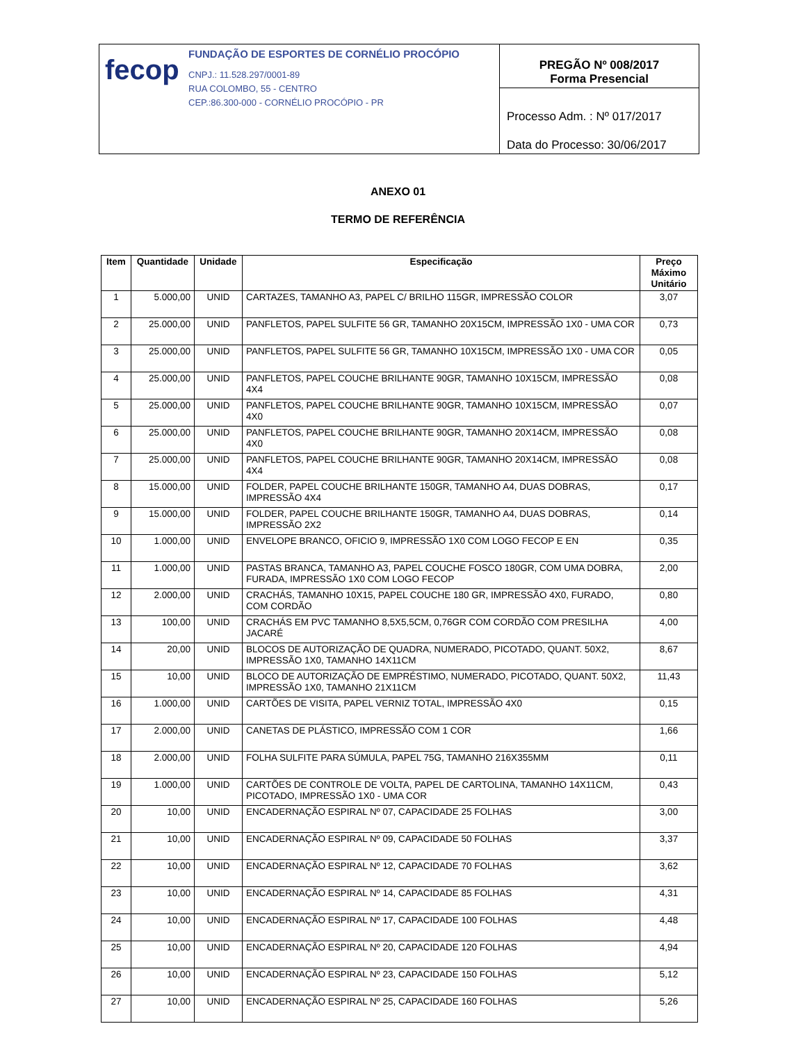fecop
FUNDAÇÃO DE ESPORTES DE CORNÉLIO PROCÓPIO
CNPJ.: 11.528.297/0001-89
RUA COLOMBO, 55 - CENTRO
CEP.:86.300-000 - CORNÉLIO PROCÓPIO - PR
PREGÃO Nº 008/2017
Forma Presencial
Processo Adm. : Nº 017/2017
Data do Processo: 30/06/2017
ANEXO 01
TERMO DE REFERÊNCIA
| Item | Quantidade | Unidade | Especificação | Preço Máximo Unitário |
| --- | --- | --- | --- | --- |
| 1 | 5.000,00 | UNID | CARTAZES, TAMANHO A3, PAPEL C/ BRILHO 115GR, IMPRESSÃO COLOR | 3,07 |
| 2 | 25.000,00 | UNID | PANFLETOS, PAPEL SULFITE 56 GR, TAMANHO 20X15CM, IMPRESSÃO 1X0 - UMA COR | 0,73 |
| 3 | 25.000,00 | UNID | PANFLETOS, PAPEL SULFITE 56 GR, TAMANHO 10X15CM, IMPRESSÃO 1X0 - UMA COR | 0,05 |
| 4 | 25.000,00 | UNID | PANFLETOS, PAPEL COUCHE BRILHANTE 90GR, TAMANHO 10X15CM, IMPRESSÃO 4X4 | 0,08 |
| 5 | 25.000,00 | UNID | PANFLETOS, PAPEL COUCHE BRILHANTE 90GR, TAMANHO 10X15CM, IMPRESSÃO 4X0 | 0,07 |
| 6 | 25.000,00 | UNID | PANFLETOS, PAPEL COUCHE BRILHANTE 90GR, TAMANHO 20X14CM, IMPRESSÃO 4X0 | 0,08 |
| 7 | 25.000,00 | UNID | PANFLETOS, PAPEL COUCHE BRILHANTE 90GR, TAMANHO 20X14CM, IMPRESSÃO 4X4 | 0,08 |
| 8 | 15.000,00 | UNID | FOLDER, PAPEL COUCHE BRILHANTE 150GR, TAMANHO A4, DUAS DOBRAS, IMPRESSÃO 4X4 | 0,17 |
| 9 | 15.000,00 | UNID | FOLDER, PAPEL COUCHE BRILHANTE 150GR, TAMANHO A4, DUAS DOBRAS, IMPRESSÃO 2X2 | 0,14 |
| 10 | 1.000,00 | UNID | ENVELOPE BRANCO, OFICIO 9, IMPRESSÃO 1X0 COM LOGO FECOP E EN | 0,35 |
| 11 | 1.000,00 | UNID | PASTAS BRANCA, TAMANHO A3, PAPEL COUCHE FOSCO 180GR, COM UMA DOBRA, FURADA, IMPRESSÃO 1X0 COM LOGO FECOP | 2,00 |
| 12 | 2.000,00 | UNID | CRACHÁS, TAMANHO 10X15, PAPEL COUCHE 180 GR, IMPRESSÃO 4X0, FURADO, COM CORDÃO | 0,80 |
| 13 | 100,00 | UNID | CRACHÁS EM PVC TAMANHO 8,5X5,5CM, 0,76GR COM CORDÃO COM PRESILHA JACARÉ | 4,00 |
| 14 | 20,00 | UNID | BLOCOS DE AUTORIZAÇÃO DE QUADRA, NUMERADO, PICOTADO, QUANT. 50X2, IMPRESSÃO 1X0, TAMANHO 14X11CM | 8,67 |
| 15 | 10,00 | UNID | BLOCO DE AUTORIZAÇÃO DE EMPRÉSTIMO, NUMERADO, PICOTADO, QUANT. 50X2, IMPRESSÃO 1X0, TAMANHO 21X11CM | 11,43 |
| 16 | 1.000,00 | UNID | CARTÕES DE VISITA, PAPEL VERNIZ TOTAL, IMPRESSÃO 4X0 | 0,15 |
| 17 | 2.000,00 | UNID | CANETAS DE PLÁSTICO, IMPRESSÃO COM 1 COR | 1,66 |
| 18 | 2.000,00 | UNID | FOLHA SULFITE PARA SÚMULA, PAPEL 75G, TAMANHO 216X355MM | 0,11 |
| 19 | 1.000,00 | UNID | CARTÕES DE CONTROLE DE VOLTA, PAPEL DE CARTOLINA, TAMANHO 14X11CM, PICOTADO, IMPRESSÃO 1X0 - UMA COR | 0,43 |
| 20 | 10,00 | UNID | ENCADERNAÇÃO ESPIRAL Nº 07, CAPACIDADE 25 FOLHAS | 3,00 |
| 21 | 10,00 | UNID | ENCADERNAÇÃO ESPIRAL Nº 09, CAPACIDADE 50 FOLHAS | 3,37 |
| 22 | 10,00 | UNID | ENCADERNAÇÃO ESPIRAL Nº 12, CAPACIDADE 70 FOLHAS | 3,62 |
| 23 | 10,00 | UNID | ENCADERNAÇÃO ESPIRAL Nº 14, CAPACIDADE 85 FOLHAS | 4,31 |
| 24 | 10,00 | UNID | ENCADERNAÇÃO ESPIRAL Nº 17, CAPACIDADE 100 FOLHAS | 4,48 |
| 25 | 10,00 | UNID | ENCADERNAÇÃO ESPIRAL Nº 20, CAPACIDADE 120 FOLHAS | 4,94 |
| 26 | 10,00 | UNID | ENCADERNAÇÃO ESPIRAL Nº 23, CAPACIDADE 150 FOLHAS | 5,12 |
| 27 | 10,00 | UNID | ENCADERNAÇÃO ESPIRAL Nº 25, CAPACIDADE 160 FOLHAS | 5,26 |